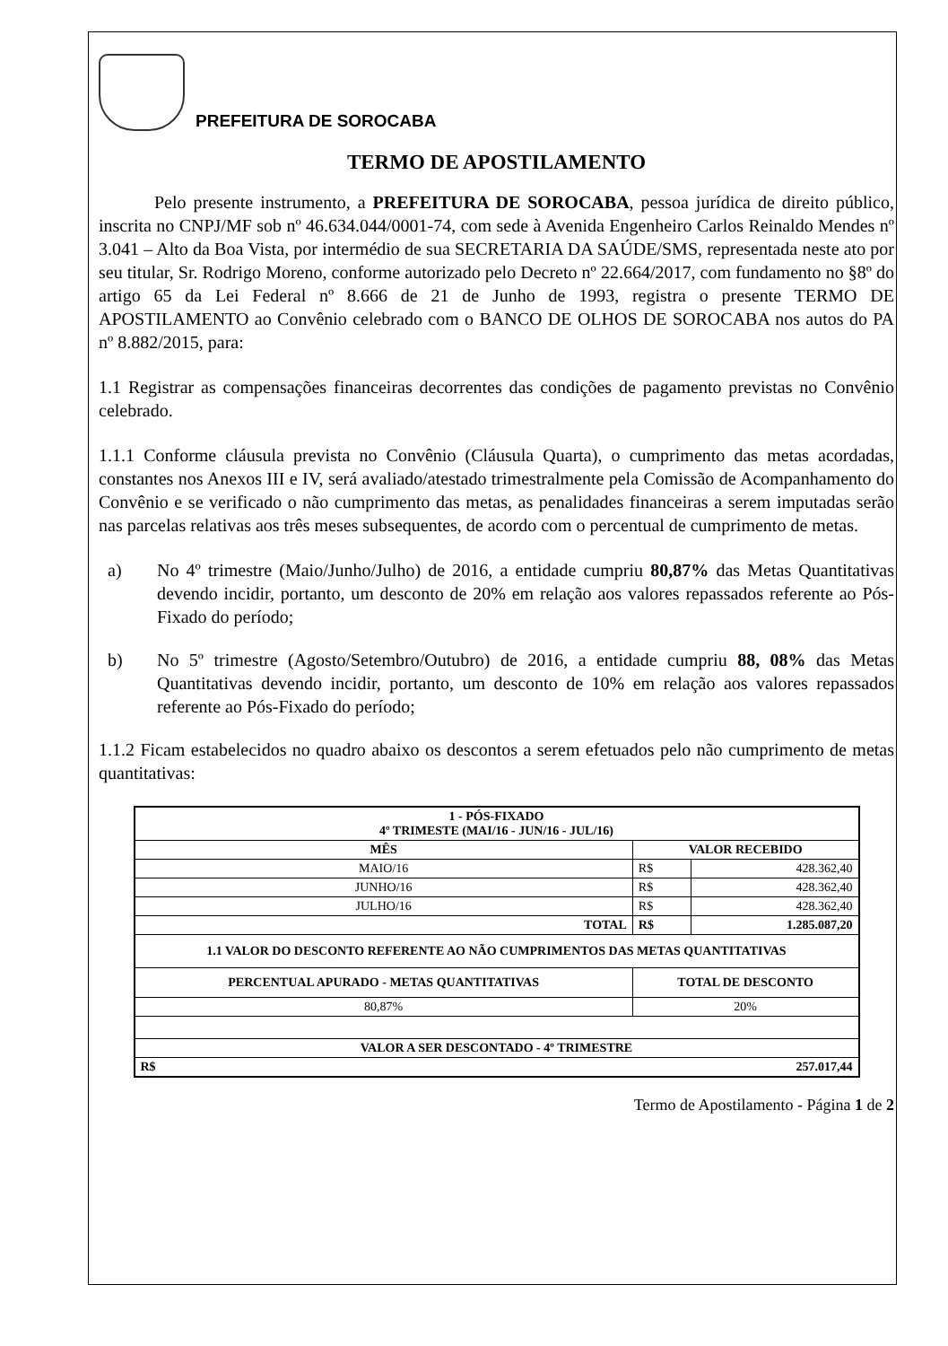PREFEITURA DE SOROCABA
TERMO DE APOSTILAMENTO
Pelo presente instrumento, a PREFEITURA DE SOROCABA, pessoa jurídica de direito público, inscrita no CNPJ/MF sob nº 46.634.044/0001-74, com sede à Avenida Engenheiro Carlos Reinaldo Mendes nº 3.041 – Alto da Boa Vista, por intermédio de sua SECRETARIA DA SAÚDE/SMS, representada neste ato por seu titular, Sr. Rodrigo Moreno, conforme autorizado pelo Decreto nº 22.664/2017, com fundamento no §8º do artigo 65 da Lei Federal nº 8.666 de 21 de Junho de 1993, registra o presente TERMO DE APOSTILAMENTO ao Convênio celebrado com o BANCO DE OLHOS DE SOROCABA nos autos do PA nº 8.882/2015, para:
1.1 Registrar as compensações financeiras decorrentes das condições de pagamento previstas no Convênio celebrado.
1.1.1 Conforme cláusula prevista no Convênio (Cláusula Quarta), o cumprimento das metas acordadas, constantes nos Anexos III e IV, será avaliado/atestado trimestralmente pela Comissão de Acompanhamento do Convênio e se verificado o não cumprimento das metas, as penalidades financeiras a serem imputadas serão nas parcelas relativas aos três meses subsequentes, de acordo com o percentual de cumprimento de metas.
a) No 4º trimestre (Maio/Junho/Julho) de 2016, a entidade cumpriu 80,87% das Metas Quantitativas devendo incidir, portanto, um desconto de 20% em relação aos valores repassados referente ao Pós-Fixado do período;
b) No 5º trimestre (Agosto/Setembro/Outubro) de 2016, a entidade cumpriu 88, 08% das Metas Quantitativas devendo incidir, portanto, um desconto de 10% em relação aos valores repassados referente ao Pós-Fixado do período;
1.1.2 Ficam estabelecidos no quadro abaixo os descontos a serem efetuados pelo não cumprimento de metas quantitativas:
| 1 - PÓS-FIXADO 4º TRIMESTE (MAI/16 - JUN/16 - JUL/16) | | |
| --- | --- | --- |
| MÊS | VALOR RECEBIDO | |
| MAIO/16 | R$ | 428.362,40 |
| JUNHO/16 | R$ | 428.362,40 |
| JULHO/16 | R$ | 428.362,40 |
| TOTAL | R$ | 1.285.087,20 |
| 1.1 VALOR DO DESCONTO REFERENTE AO NÃO CUMPRIMENTOS DAS METAS QUANTITATIVAS | | |
| PERCENTUAL APURADO - METAS QUANTITATIVAS | TOTAL DE DESCONTO | |
| 80,87% | 20% | |
| VALOR A SER DESCONTADO - 4º TRIMESTRE | | |
| R$ | 257.017,44 | |
Termo de Apostilamento - Página 1 de 2